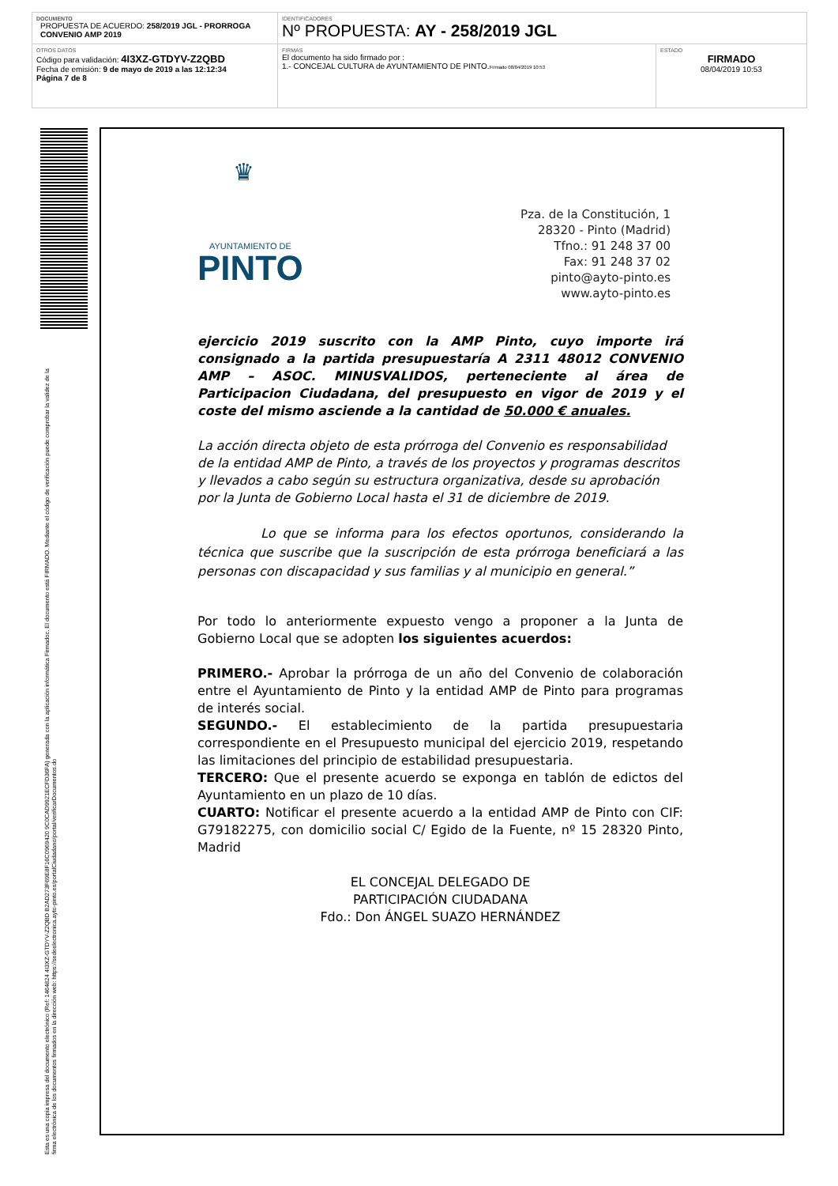| DOCUMENTO PROPUESTA DE ACUERDO: 258/2019 JGL - PRORROGA CONVENIO AMP 2019 | IDENTIFICADORES Nº PROPUESTA: AY - 258/2019 JGL | |
| OTROS DATOS Código para validación: 4I3XZ-GTDYV-Z2QBD Fecha de emisión: 9 de mayo de 2019 a las 12:12:34 Página 7 de 8 | FIRMAS El documento ha sido firmado por : 1.- CONCEJAL CULTURA de AYUNTAMIENTO DE PINTO. Firmado 08/04/2019 10:53 | ESTADO FIRMADO 08/04/2019 10:53 |
Esta es una copia impresa del documento electrónico (Ref: 1464824 4I3XZ-GTDYV-Z2QBD B2AD273F69E8F16C0969420 9C0CAD9921ECFD36FA) generada con la aplicación informática Firmadoc. El documento está FIRMADO. Mediante el código de verificación puede comprobar la validez de la firma electrónica de los documentos firmados en la dirección web: https://sedeelectronica.ayto-pinto.es/portalCiudadano/portal/verificarDocumentos.do
♛
AYUNTAMIENTO DE
PINTO
Pza. de la Constitución, 1
28320 - Pinto (Madrid)
Tfno.: 91 248 37 00
Fax: 91 248 37 02
pinto@ayto-pinto.es
www.ayto-pinto.es
ejercicio 2019 suscrito con la AMP Pinto, cuyo importe irá consignado a la partida presupuestaría A 2311 48012 CONVENIO AMP – ASOC. MINUSVALIDOS, perteneciente al área de Participacion Ciudadana, del presupuesto en vigor de 2019 y el coste del mismo asciende a la cantidad de 50.000 € anuales.
La acción directa objeto de esta prórroga del Convenio es responsabilidad de la entidad AMP de Pinto, a través de los proyectos y programas descritos y llevados a cabo según su estructura organizativa, desde su aprobación por la Junta de Gobierno Local hasta el 31 de diciembre de 2019.
Lo que se informa para los efectos oportunos, considerando la técnica que suscribe que la suscripción de esta prórroga beneficiará a las personas con discapacidad y sus familias y al municipio en general.”
Por todo lo anteriormente expuesto vengo a proponer a la Junta de Gobierno Local que se adopten los siguientes acuerdos:
PRIMERO.- Aprobar la prórroga de un año del Convenio de colaboración entre el Ayuntamiento de Pinto y la entidad AMP de Pinto para programas de interés social.
SEGUNDO.- El establecimiento de la partida presupuestaria correspondiente en el Presupuesto municipal del ejercicio 2019, respetando las limitaciones del principio de estabilidad presupuestaria.
TERCERO: Que el presente acuerdo se exponga en tablón de edictos del Ayuntamiento en un plazo de 10 días.
CUARTO: Notificar el presente acuerdo a la entidad AMP de Pinto con CIF: G79182275, con domicilio social C/ Egido de la Fuente, nº 15 28320 Pinto, Madrid
EL CONCEJAL DELEGADO DE
PARTICIPACIÓN CIUDADANA
Fdo.: Don ÁNGEL SUAZO HERNÁNDEZ